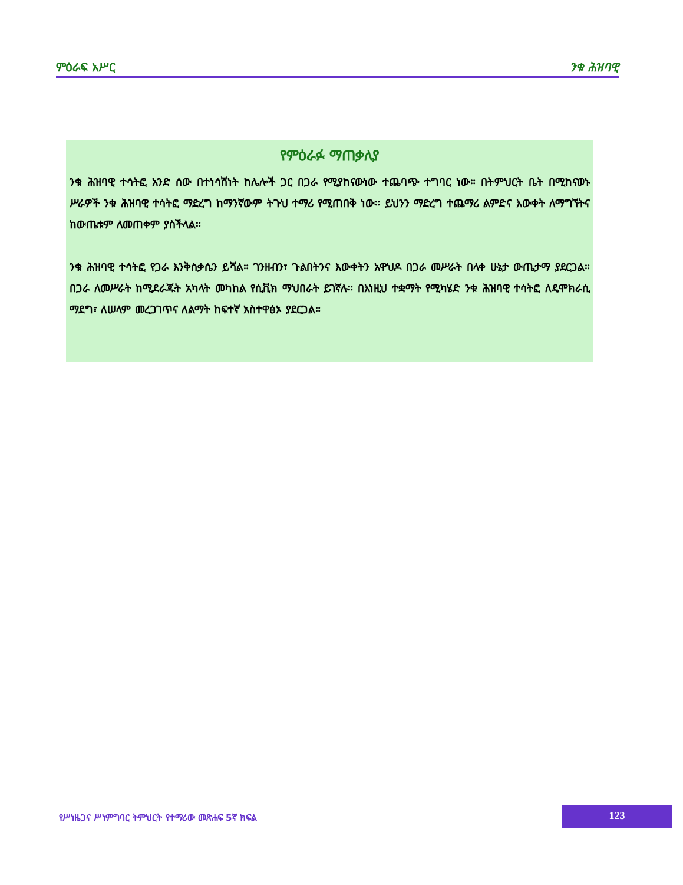ምዕራፍ አሥር ንቁ ሕዝባዊ
የምዕራፉ ማጠቃለያ
ንቁ ሕዝባዊ ተሳትፎ አንድ ሰው በተነሳሽነት ከሌሎች ጋር በጋራ የሚያከናውነው ተጨባጭ ተግባር ነው። በትምህርት ቤት በሚከናወኑ ሥራዎች ንቁ ሕዝባዊ ተሳትፎ ማድረግ ከማንኛውም ትጉህ ተማሪ የሚጠበቅ ነው። ይህንን ማድረግ ተጨማሪ ልምድና እውቀት ለማግኘትና ከውጤቱም ለመጠቀም ያስችላል።
ንቁ ሕዝባዊ ተሳትፎ የጋራ እንቅስቃሴን ይሻል። ገንዘብን፣ ጉልበትንና እውቀትን አዋህዶ በጋራ መሥራት በላቀ ሁኔታ ውጤታማ ያደርጋል። በጋራ ለመሥራት ከሚደራጁት አካላት መካከል የሲቪክ ማህበራት ይገኛሉ። በእነዚህ ተቋማት የሚካሄድ ንቁ ሕዝባዊ ተሳትፎ ለዴሞክራሲ ማደግ፣ ለሠላም መረጋገጥና ለልማት ከፍተኛ አስተዋፅኦ ያደርጋል።
የሥነዜጋና ሥነምግባር ትምህርት የተማሪው መጽሐፍ 5ኛ ክፍል
123